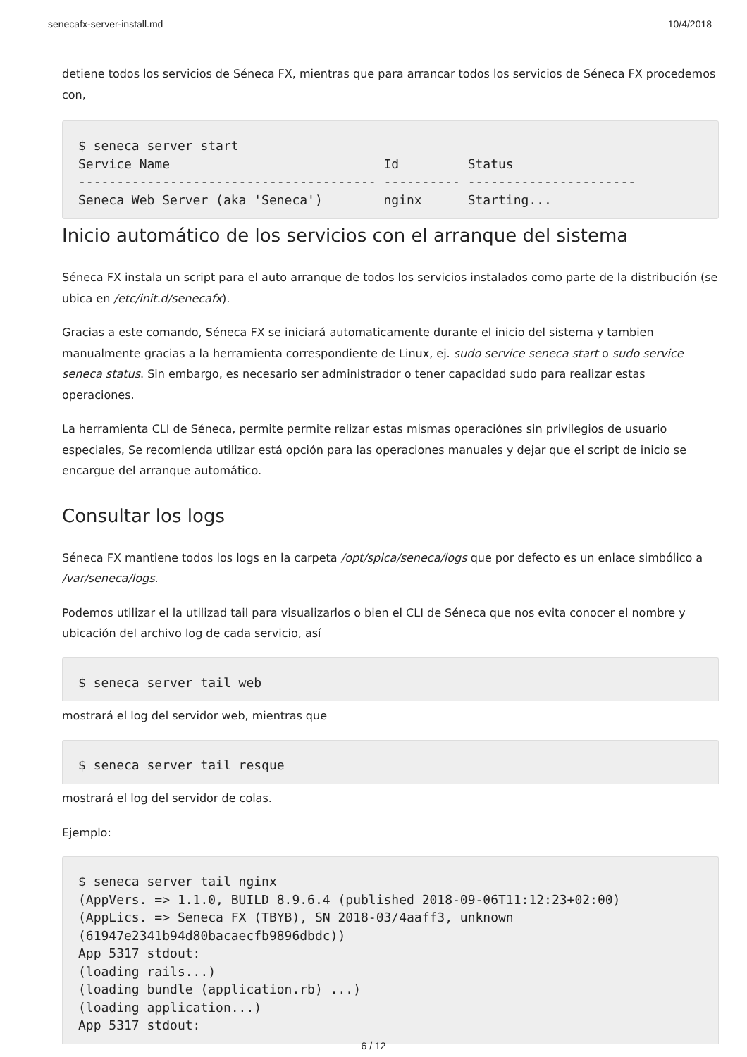senecafx-server-install.md 10/4/2018
detiene todos los servicios de Séneca FX, mientras que para arrancar todos los servicios de Séneca FX procedemos con,
$ seneca server start
Service Name                            Id         Status
--------------------------------------- ---------- ----------------------
Seneca Web Server (aka 'Seneca')        nginx      Starting...
Inicio automático de los servicios con el arranque del sistema
Séneca FX instala un script para el auto arranque de todos los servicios instalados como parte de la distribución (se ubica en /etc/init.d/senecafx).
Gracias a este comando, Séneca FX se iniciará automaticamente durante el inicio del sistema y tambien manualmente gracias a la herramienta correspondiente de Linux, ej. sudo service seneca start o sudo service seneca status. Sin embargo, es necesario ser administrador o tener capacidad sudo para realizar estas operaciones.
La herramienta CLI de Séneca, permite permite relizar estas mismas operaciónes sin privilegios de usuario especiales, Se recomienda utilizar está opción para las operaciones manuales y dejar que el script de inicio se encargue del arranque automático.
Consultar los logs
Séneca FX mantiene todos los logs en la carpeta /opt/spica/seneca/logs que por defecto es un enlace simbólico a /var/seneca/logs.
Podemos utilizar el la utilizad tail para visualizarlos o bien el CLI de Séneca que nos evita conocer el nombre y ubicación del archivo log de cada servicio, así
$ seneca server tail web
mostrará el log del servidor web, mientras que
$ seneca server tail resque
mostrará el log del servidor de colas.
Ejemplo:
$ seneca server tail nginx
(AppVers. => 1.1.0, BUILD 8.9.6.4 (published 2018-09-06T11:12:23+02:00)
(AppLics. => Seneca FX (TBYB), SN 2018-03/4aaff3, unknown
(61947e2341b94d80bacaecfb9896dbdc))
App 5317 stdout:
(loading rails...)
(loading bundle (application.rb) ...)
(loading application...)
App 5317 stdout:
6 / 12